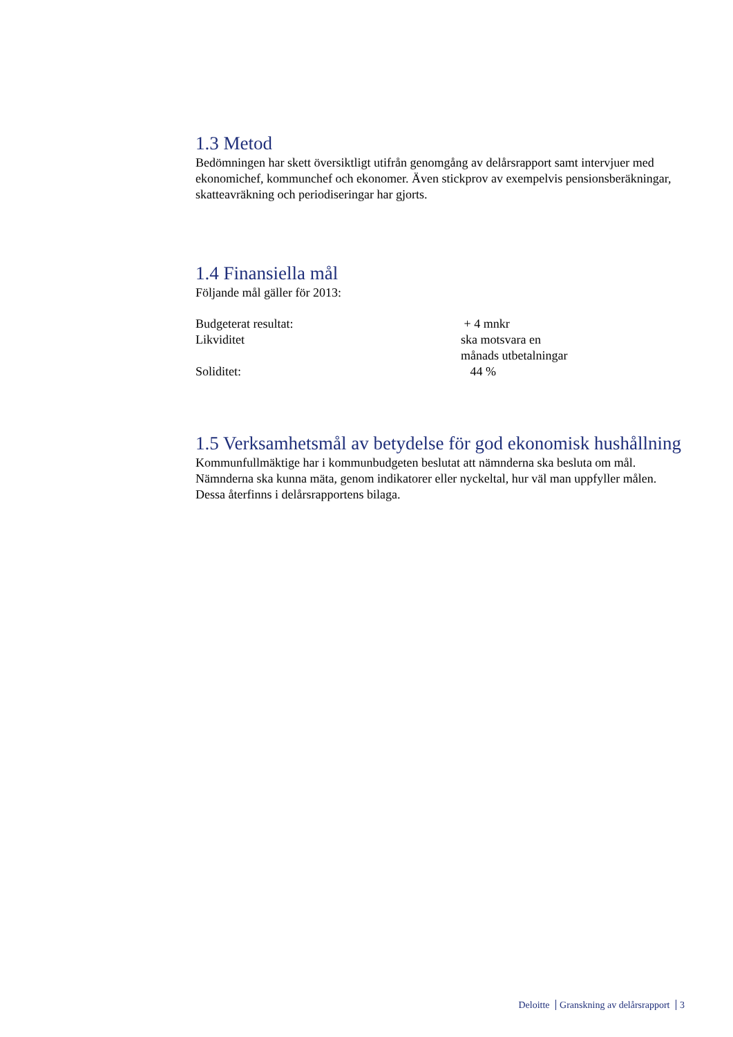1.3 Metod
Bedömningen har skett översiktligt utifrån genomgång av delårsrapport samt intervjuer med ekonomichef, kommunchef och ekonomer. Även stickprov av exempelvis pensionsberäkningar, skatteavräkning och periodiseringar har gjorts.
1.4 Finansiella mål
Följande mål gäller för 2013:
| Budgeterat resultat: | + 4 mnkr |
| Likviditet | ska motsvara en månads utbetalningar |
| Soliditet: | 44 % |
1.5 Verksamhetsmål av betydelse för god ekonomisk hushållning
Kommunfullmäktige har i kommunbudgeten beslutat att nämnderna ska besluta om mål. Nämnderna ska kunna mäta, genom indikatorer eller nyckeltal, hur väl man uppfyller målen. Dessa återfinns i delårsrapportens bilaga.
Deloitte Granskning av delårsrapport 3